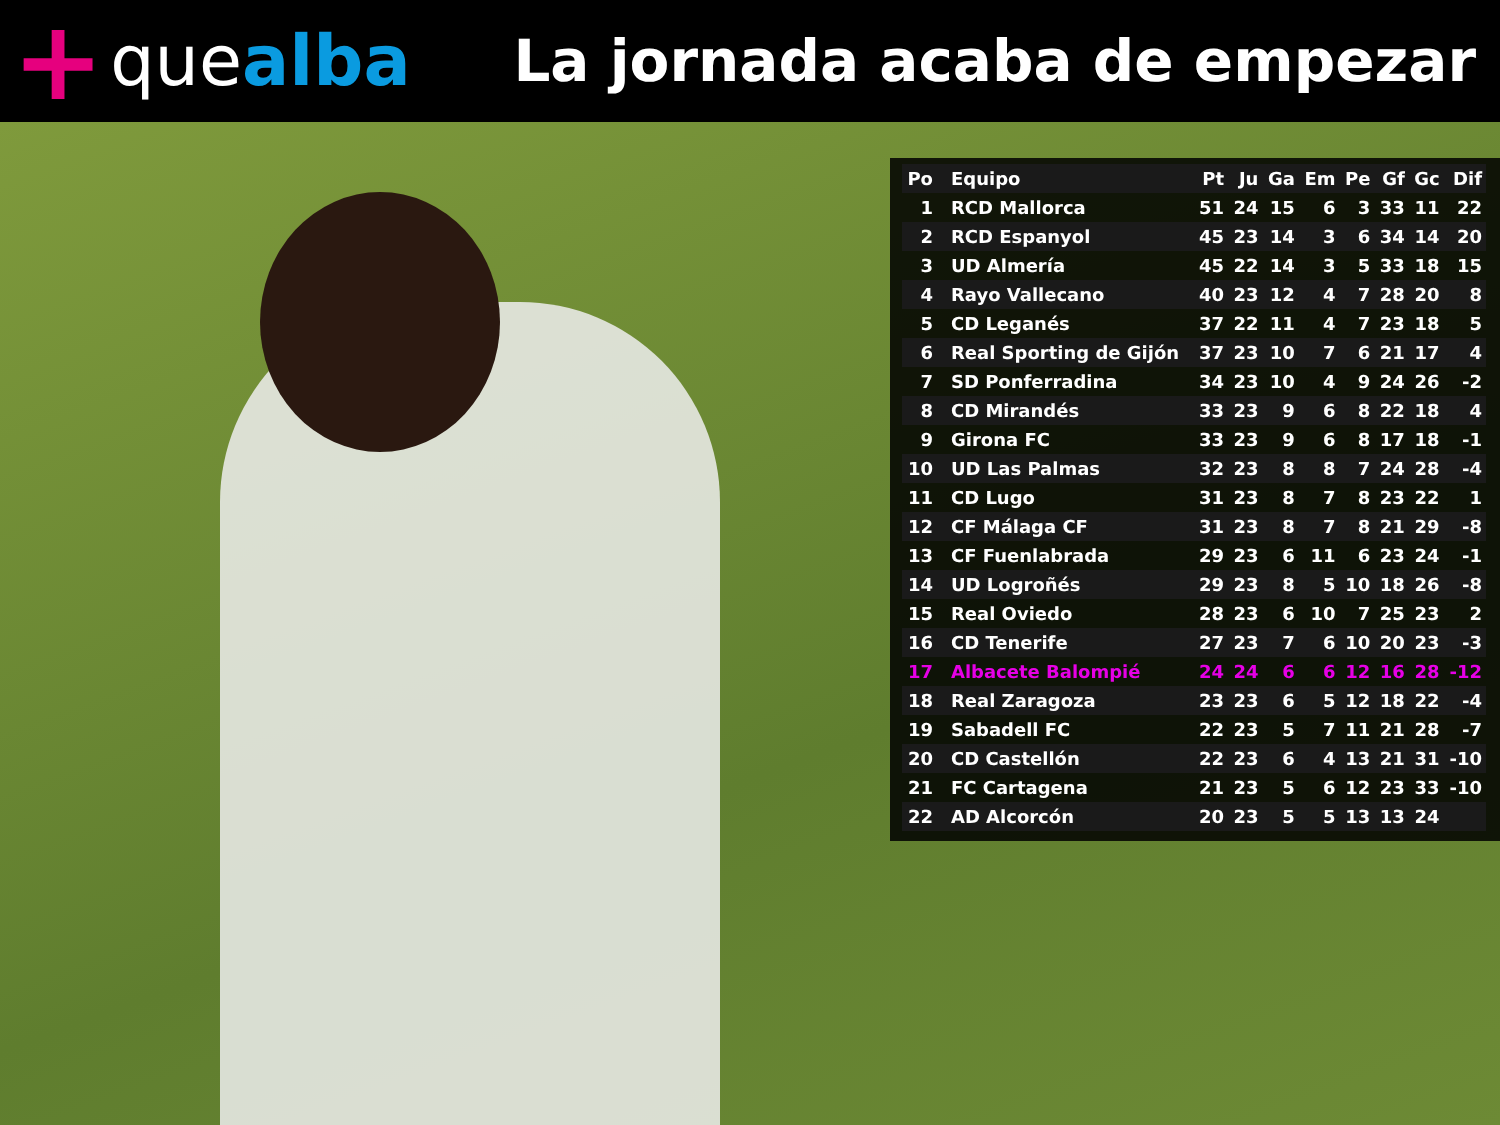+ que alba
La jornada acaba de empezar
| Po | Equipo | Pt | Ju | Ga | Em | Pe | Gf | Gc | Dif |
| --- | --- | --- | --- | --- | --- | --- | --- | --- | --- |
| 1 | RCD Mallorca | 51 | 24 | 15 | 6 | 3 | 33 | 11 | 22 |
| 2 | RCD Espanyol | 45 | 23 | 14 | 3 | 6 | 34 | 14 | 20 |
| 3 | UD Almería | 45 | 22 | 14 | 3 | 5 | 33 | 18 | 15 |
| 4 | Rayo Vallecano | 40 | 23 | 12 | 4 | 7 | 28 | 20 | 8 |
| 5 | CD Leganés | 37 | 22 | 11 | 4 | 7 | 23 | 18 | 5 |
| 6 | Real Sporting de Gijón | 37 | 23 | 10 | 7 | 6 | 21 | 17 | 4 |
| 7 | SD Ponferradina | 34 | 23 | 10 | 4 | 9 | 24 | 26 | -2 |
| 8 | CD Mirandés | 33 | 23 | 9 | 6 | 8 | 22 | 18 | 4 |
| 9 | Girona FC | 33 | 23 | 9 | 6 | 8 | 17 | 18 | -1 |
| 10 | UD Las Palmas | 32 | 23 | 8 | 8 | 7 | 24 | 28 | -4 |
| 11 | CD Lugo | 31 | 23 | 8 | 7 | 8 | 23 | 22 | 1 |
| 12 | CF Málaga CF | 31 | 23 | 8 | 7 | 8 | 21 | 29 | -8 |
| 13 | CF Fuenlabrada | 29 | 23 | 6 | 11 | 6 | 23 | 24 | -1 |
| 14 | UD Logroñés | 29 | 23 | 8 | 5 | 10 | 18 | 26 | -8 |
| 15 | Real Oviedo | 28 | 23 | 6 | 10 | 7 | 25 | 23 | 2 |
| 16 | CD Tenerife | 27 | 23 | 7 | 6 | 10 | 20 | 23 | -3 |
| 17 | Albacete Balompié | 24 | 24 | 6 | 6 | 12 | 16 | 28 | -12 |
| 18 | Real Zaragoza | 23 | 23 | 6 | 5 | 12 | 18 | 22 | -4 |
| 19 | Sabadell FC | 22 | 23 | 5 | 7 | 11 | 21 | 28 | -7 |
| 20 | CD Castellón | 22 | 23 | 6 | 4 | 13 | 21 | 31 | -10 |
| 21 | FC Cartagena | 21 | 23 | 5 | 6 | 12 | 23 | 33 | -10 |
| 22 | AD Alcorcón | 20 | 23 | 5 | 5 | 13 | 13 | 24 | |